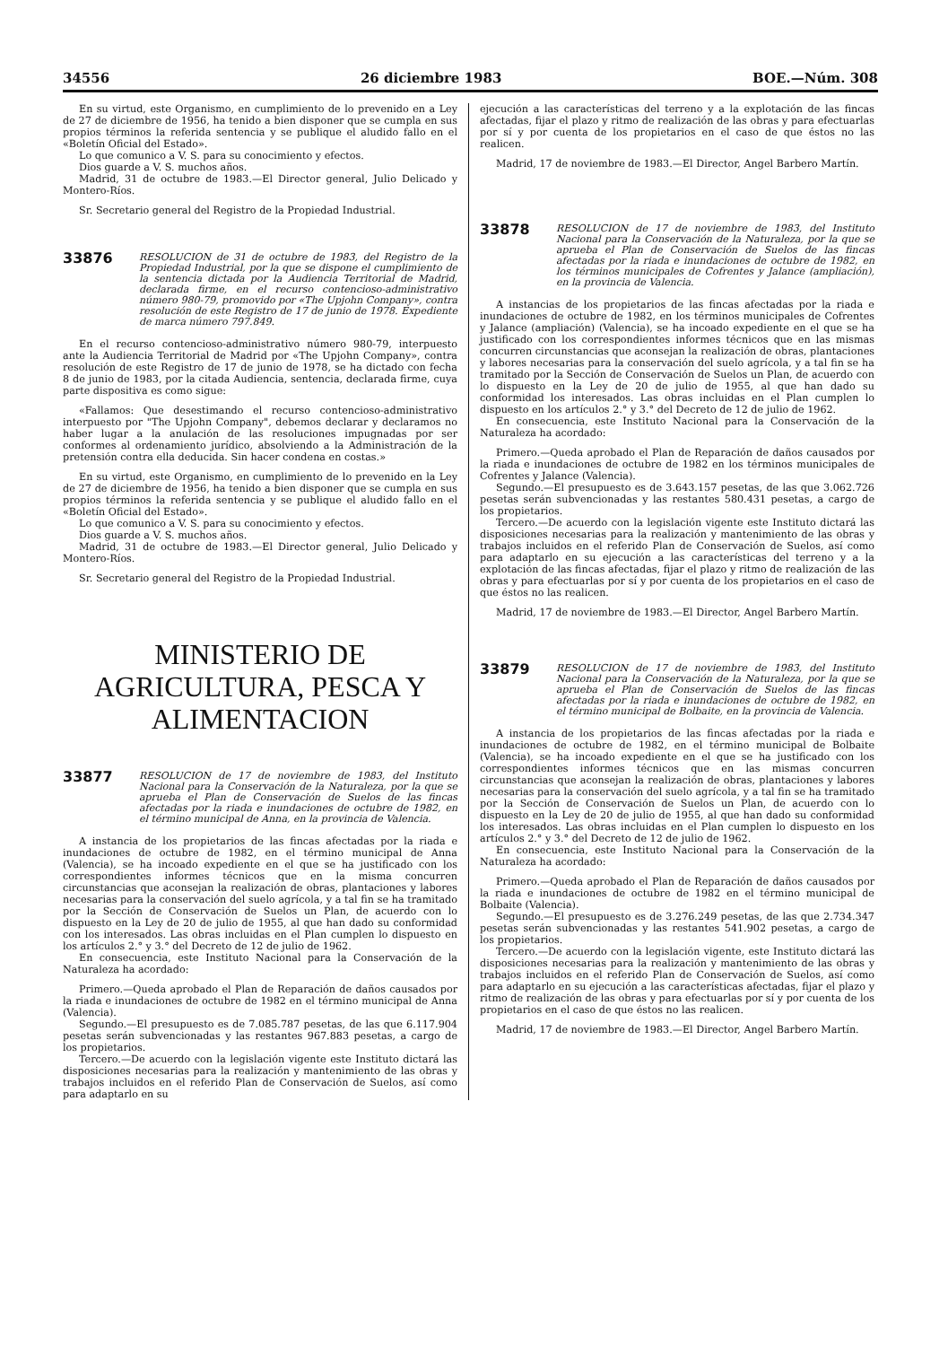34556 26 diciembre 1983 BOE.—Núm. 308
En su virtud, este Organismo, en cumplimiento de lo prevenido en a Ley de 27 de diciembre de 1956, ha tenido a bien disponer que se cumpla en sus propios términos la referida sentencia y se publique el aludido fallo en el «Boletín Oficial del Estado».
Lo que comunico a V. S. para su conocimiento y efectos.
Dios guarde a V. S. muchos años.
Madrid, 31 de octubre de 1983.—El Director general, Julio Delicado y Montero-Ríos.
Sr. Secretario general del Registro de la Propiedad Industrial.
33876 RESOLUCION de 31 de octubre de 1983, del Registro de la Propiedad Industrial, por la que se dispone el cumplimiento de la sentencia dictada por la Audiencia Territorial de Madrid, declarada firme, en el recurso contencioso-administrativo número 980-79, promovido por «The Upjohn Company», contra resolución de este Registro de 17 de junio de 1978. Expediente de marca número 797.849.
En el recurso contencioso-administrativo número 980-79, interpuesto ante la Audiencia Territorial de Madrid por «The Upjohn Company», contra resolución de este Registro de 17 de junio de 1978, se ha dictado con fecha 8 de junio de 1983, por la citada Audiencia, sentencia, declarada firme, cuya parte dispositiva es como sigue:
«Fallamos: Que desestimando el recurso contencioso-administrativo interpuesto por "The Upjohn Company", debemos declarar y declaramos no haber lugar a la anulación de las resoluciones impugnadas por ser conformes al ordenamiento jurídico, absolviendo a la Administración de la pretensión contra ella deducida. Sin hacer condena en costas.»
En su virtud, este Organismo, en cumplimiento de lo prevenido en la Ley de 27 de diciembre de 1956, ha tenido a bien disponer que se cumpla en sus propios términos la referida sentencia y se publique el aludido fallo en el «Boletín Oficial del Estado».
Lo que comunico a V. S. para su conocimiento y efectos.
Dios guarde a V. S. muchos años.
Madrid, 31 de octubre de 1983.—El Director general, Julio Delicado y Montero-Ríos.
Sr. Secretario general del Registro de la Propiedad Industrial.
MINISTERIO DE AGRICULTURA, PESCA Y ALIMENTACION
33877 RESOLUCION de 17 de noviembre de 1983, del Instituto Nacional para la Conservación de la Naturaleza, por la que se aprueba el Plan de Conservación de Suelos de las fincas afectadas por la riada e inundaciones de octubre de 1982, en el término municipal de Anna, en la provincia de Valencia.
A instancia de los propietarios de las fincas afectadas por la riada e inundaciones de octubre de 1982, en el término municipal de Anna (Valencia), se ha incoado expediente en el que se ha justificado con los correspondientes informes técnicos que en la misma concurren circunstancias que aconsejan la realización de obras, plantaciones y labores necesarias para la conservación del suelo agrícola, y a tal fin se ha tramitado por la Sección de Conservación de Suelos un Plan, de acuerdo con lo dispuesto en la Ley de 20 de julio de 1955, al que han dado su conformidad con los interesados. Las obras incluidas en el Plan cumplen lo dispuesto en los artículos 2.° y 3.° del Decreto de 12 de julio de 1962.
En consecuencia, este Instituto Nacional para la Conservación de la Naturaleza ha acordado:
Primero.—Queda aprobado el Plan de Reparación de daños causados por la riada e inundaciones de octubre de 1982 en el término municipal de Anna (Valencia).
Segundo.—El presupuesto es de 7.085.787 pesetas, de las que 6.117.904 pesetas serán subvencionadas y las restantes 967.883 pesetas, a cargo de los propietarios.
Tercero.—De acuerdo con la legislación vigente este Instituto dictará las disposiciones necesarias para la realización y mantenimiento de las obras y trabajos incluidos en el referido Plan de Conservación de Suelos, así como para adaptarlo en su
ejecución a las características del terreno y a la explotación de las fincas afectadas, fijar el plazo y ritmo de realización de las obras y para efectuarlas por sí y por cuenta de los propietarios en el caso de que éstos no las realicen.
Madrid, 17 de noviembre de 1983.—El Director, Angel Barbero Martín.
33878 RESOLUCION de 17 de noviembre de 1983, del Instituto Nacional para la Conservación de la Naturaleza, por la que se aprueba el Plan de Conservación de Suelos de las fincas afectadas por la riada e inundaciones de octubre de 1982, en los términos municipales de Cofrentes y Jalance (ampliación), en la provincia de Valencia.
A instancias de los propietarios de las fincas afectadas por la riada e inundaciones de octubre de 1982, en los términos municipales de Cofrentes y Jalance (ampliación) (Valencia), se ha incoado expediente en el que se ha justificado con los correspondientes informes técnicos que en las mismas concurren circunstancias que aconsejan la realización de obras, plantaciones y labores necesarias para la conservación del suelo agrícola, y a tal fin se ha tramitado por la Sección de Conservación de Suelos un Plan, de acuerdo con lo dispuesto en la Ley de 20 de julio de 1955, al que han dado su conformidad los interesados. Las obras incluidas en el Plan cumplen lo dispuesto en los artículos 2.° y 3.° del Decreto de 12 de julio de 1962.
En consecuencia, este Instituto Nacional para la Conservación de la Naturaleza ha acordado:
Primero.—Queda aprobado el Plan de Reparación de daños causados por la riada e inundaciones de octubre de 1982 en los términos municipales de Cofrentes y Jalance (Valencia).
Segundo.—El presupuesto es de 3.643.157 pesetas, de las que 3.062.726 pesetas serán subvencionadas y las restantes 580.431 pesetas, a cargo de los propietarios.
Tercero.—De acuerdo con la legislación vigente este Instituto dictará las disposiciones necesarias para la realización y mantenimiento de las obras y trabajos incluidos en el referido Plan de Conservación de Suelos, así como para adaptarlo en su ejecución a las características del terreno y a la explotación de las fincas afectadas, fijar el plazo y ritmo de realización de las obras y para efectuarlas por sí y por cuenta de los propietarios en el caso de que éstos no las realicen.
Madrid, 17 de noviembre de 1983.—El Director, Angel Barbero Martín.
33879 RESOLUCION de 17 de noviembre de 1983, del Instituto Nacional para la Conservación de la Naturaleza, por la que se aprueba el Plan de Conservación de Suelos de las fincas afectadas por la riada e inundaciones de octubre de 1982, en el término municipal de Bolbaite, en la provincia de Valencia.
A instancia de los propietarios de las fincas afectadas por la riada e inundaciones de octubre de 1982, en el término municipal de Bolbaite (Valencia), se ha incoado expediente en el que se ha justificado con los correspondientes informes técnicos que en las mismas concurren circunstancias que aconsejan la realización de obras, plantaciones y labores necesarias para la conservación del suelo agrícola, y a tal fin se ha tramitado por la Sección de Conservación de Suelos un Plan, de acuerdo con lo dispuesto en la Ley de 20 de julio de 1955, al que han dado su conformidad los interesados. Las obras incluidas en el Plan cumplen lo dispuesto en los artículos 2.° y 3.° del Decreto de 12 de julio de 1962.
En consecuencia, este Instituto Nacional para la Conservación de la Naturaleza ha acordado:
Primero.—Queda aprobado el Plan de Reparación de daños causados por la riada e inundaciones de octubre de 1982 en el término municipal de Bolbaite (Valencia).
Segundo.—El presupuesto es de 3.276.249 pesetas, de las que 2.734.347 pesetas serán subvencionadas y las restantes 541.902 pesetas, a cargo de los propietarios.
Tercero.—De acuerdo con la legislación vigente, este Instituto dictará las disposiciones necesarias para la realización y mantenimiento de las obras y trabajos incluidos en el referido Plan de Conservación de Suelos, así como para adaptarlo en su ejecución a las características afectadas, fijar el plazo y ritmo de realización de las obras y para efectuarlas por sí y por cuenta de los propietarios en el caso de que éstos no las realicen.
Madrid, 17 de noviembre de 1983.—El Director, Angel Barbero Martín.